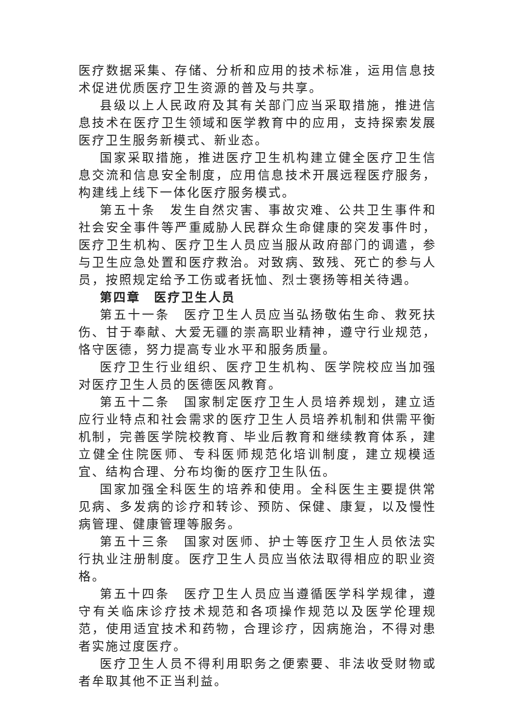医疗数据采集、存储、分析和应用的技术标准，运用信息技术促进优质医疗卫生资源的普及与共享。
县级以上人民政府及其有关部门应当采取措施，推进信息技术在医疗卫生领域和医学教育中的应用，支持探索发展医疗卫生服务新模式、新业态。
国家采取措施，推进医疗卫生机构建立健全医疗卫生信息交流和信息安全制度，应用信息技术开展远程医疗服务，构建线上线下一体化医疗服务模式。
第五十条　发生自然灾害、事故灾难、公共卫生事件和社会安全事件等严重威胁人民群众生命健康的突发事件时，医疗卫生机构、医疗卫生人员应当服从政府部门的调遣，参与卫生应急处置和医疗救治。对致病、致残、死亡的参与人员，按照规定给予工伤或者抚恤、烈士褒扬等相关待遇。
第四章　医疗卫生人员
第五十一条　医疗卫生人员应当弘扬敬佑生命、救死扶伤、甘于奉献、大爱无疆的崇高职业精神，遵守行业规范，恪守医德，努力提高专业水平和服务质量。
医疗卫生行业组织、医疗卫生机构、医学院校应当加强对医疗卫生人员的医德医风教育。
第五十二条　国家制定医疗卫生人员培养规划，建立适应行业特点和社会需求的医疗卫生人员培养机制和供需平衡机制，完善医学院校教育、毕业后教育和继续教育体系，建立健全住院医师、专科医师规范化培训制度，建立规模适宜、结构合理、分布均衡的医疗卫生队伍。
国家加强全科医生的培养和使用。全科医生主要提供常见病、多发病的诊疗和转诊、预防、保健、康复，以及慢性病管理、健康管理等服务。
第五十三条　国家对医师、护士等医疗卫生人员依法实行执业注册制度。医疗卫生人员应当依法取得相应的职业资格。
第五十四条　医疗卫生人员应当遵循医学科学规律，遵守有关临床诊疗技术规范和各项操作规范以及医学伦理规范，使用适宜技术和药物，合理诊疗，因病施治，不得对患者实施过度医疗。
医疗卫生人员不得利用职务之便索要、非法收受财物或者牟取其他不正当利益。